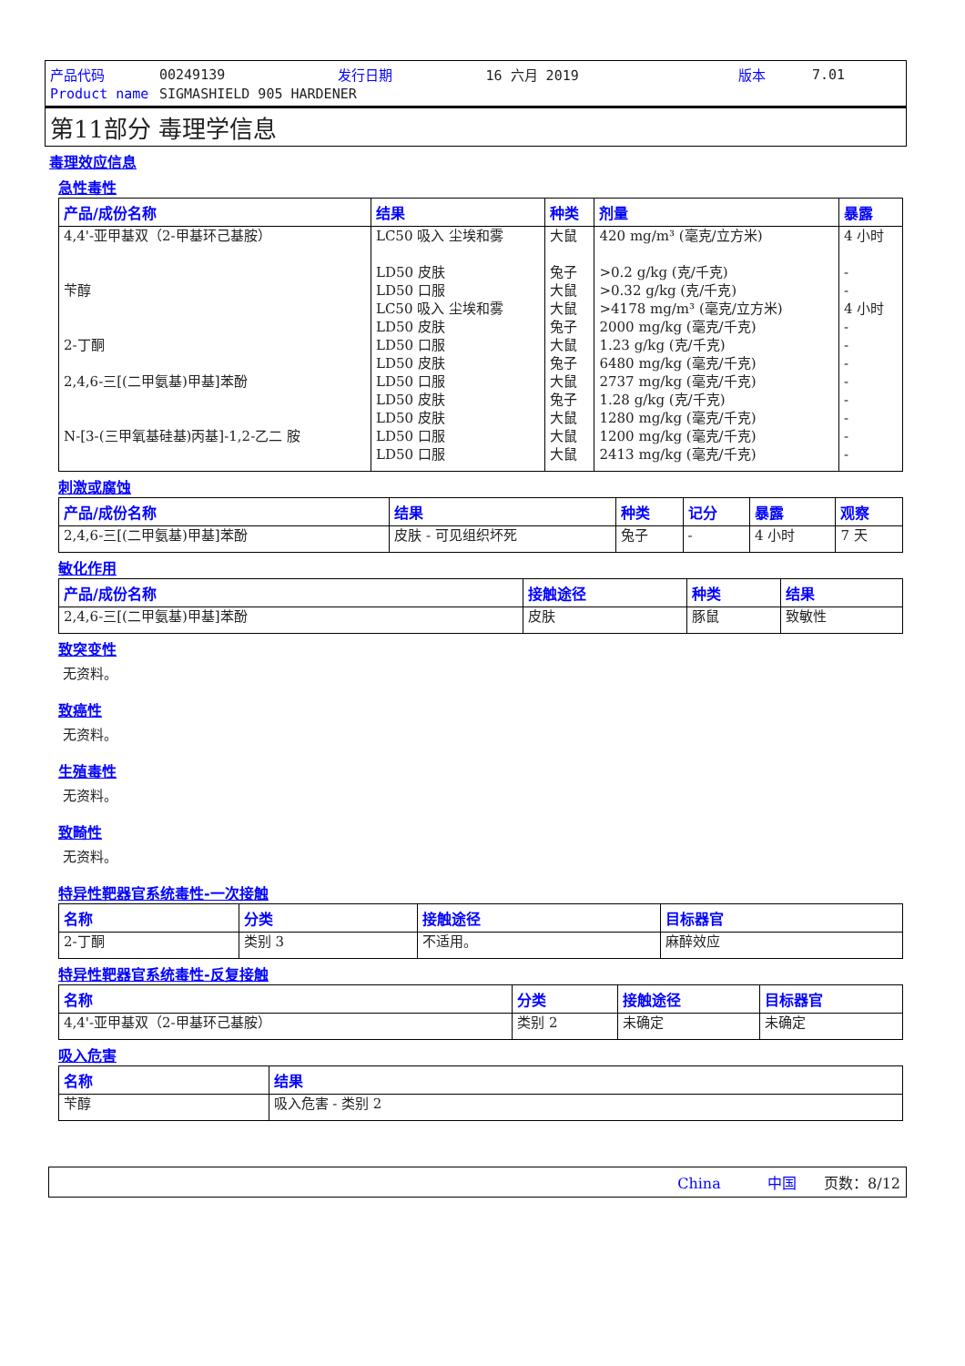| 产品代码 | 00249139 | 发行日期 | 16 六月 2019 | 版本 | 7.01 |
| Product name | SIGMASHIELD 905 HARDENER | | | | |
第11部分 毒理学信息
毒理效应信息
急性毒性
| 产品/成份名称 | 结果 | 种类 | 剂量 | 暴露 |
| --- | --- | --- | --- | --- |
| 4,4'-亚甲基双（2-甲基环己基胺） 苄醇 2-丁酮 2,4,6-三[(二甲氨基)甲基]苯酚 N-[3-(三甲氧基硅基)丙基]-1,2-乙二 胺 | LC50 吸入 尘埃和雾 LD50 皮肤 LD50 口服 LC50 吸入 尘埃和雾 LD50 皮肤 LD50 口服 LD50 皮肤 LD50 口服 LD50 皮肤 LD50 皮肤 LD50 口服 LD50 口服 | 大鼠 兔子 大鼠 大鼠 兔子 大鼠 兔子 大鼠 兔子 大鼠 大鼠 大鼠 | 420 mg/m³ (毫克/立方米) >0.2 g/kg (克/千克) >0.32 g/kg (克/千克) >4178 mg/m³ (毫克/立方米) 2000 mg/kg (毫克/千克) 1.23 g/kg (克/千克) 6480 mg/kg (毫克/千克) 2737 mg/kg (毫克/千克) 1.28 g/kg (克/千克) 1280 mg/kg (毫克/千克) 1200 mg/kg (毫克/千克) 2413 mg/kg (毫克/千克) | 4 小时 - - 4 小时 - - - - - - - - |
刺激或腐蚀
| 产品/成份名称 | 结果 | 种类 | 记分 | 暴露 | 观察 |
| --- | --- | --- | --- | --- | --- |
| 2,4,6-三[(二甲氨基)甲基]苯酚 | 皮肤 - 可见组织坏死 | 兔子 | - | 4 小时 | 7 天 |
敏化作用
| 产品/成份名称 | 接触途径 | 种类 | 结果 |
| --- | --- | --- | --- |
| 2,4,6-三[(二甲氨基)甲基]苯酚 | 皮肤 | 豚鼠 | 致敏性 |
致突变性
无资料。
致癌性
无资料。
生殖毒性
无资料。
致畸性
无资料。
特异性靶器官系统毒性-一次接触
| 名称 | 分类 | 接触途径 | 目标器官 |
| --- | --- | --- | --- |
| 2-丁酮 | 类别 3 | 不适用。 | 麻醉效应 |
特异性靶器官系统毒性-反复接触
| 名称 | 分类 | 接触途径 | 目标器官 |
| --- | --- | --- | --- |
| 4,4'-亚甲基双（2-甲基环己基胺） | 类别 2 | 未确定 | 未确定 |
吸入危害
| 名称 | 结果 |
| --- | --- |
| 苄醇 | 吸入危害 - 类别 2 |
China 中国 页数：8/12